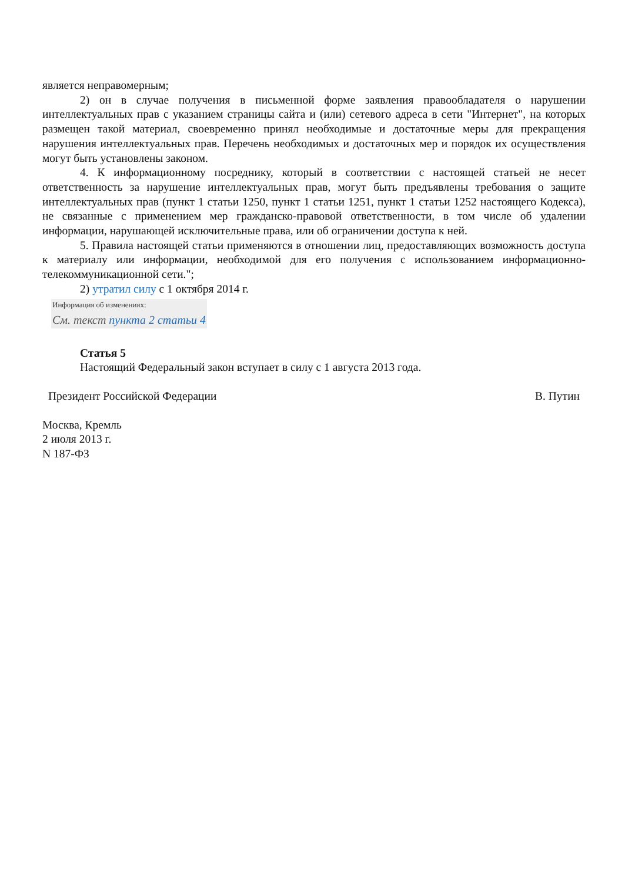является неправомерным;
2) он в случае получения в письменной форме заявления правообладателя о нарушении интеллектуальных прав с указанием страницы сайта и (или) сетевого адреса в сети "Интернет", на которых размещен такой материал, своевременно принял необходимые и достаточные меры для прекращения нарушения интеллектуальных прав. Перечень необходимых и достаточных мер и порядок их осуществления могут быть установлены законом.
4. К информационному посреднику, который в соответствии с настоящей статьей не несет ответственность за нарушение интеллектуальных прав, могут быть предъявлены требования о защите интеллектуальных прав (пункт 1 статьи 1250, пункт 1 статьи 1251, пункт 1 статьи 1252 настоящего Кодекса), не связанные с применением мер гражданско-правовой ответственности, в том числе об удалении информации, нарушающей исключительные права, или об ограничении доступа к ней.
5. Правила настоящей статьи применяются в отношении лиц, предоставляющих возможность доступа к материалу или информации, необходимой для его получения с использованием информационно-телекоммуникационной сети.";
2) утратил силу с 1 октября 2014 г.
Информация об изменениях:
См. текст пункта 2 статьи 4
Статья 5
Настоящий Федеральный закон вступает в силу с 1 августа 2013 года.
Президент Российской Федерации В. Путин
Москва, Кремль
2 июля 2013 г.
N 187-ФЗ